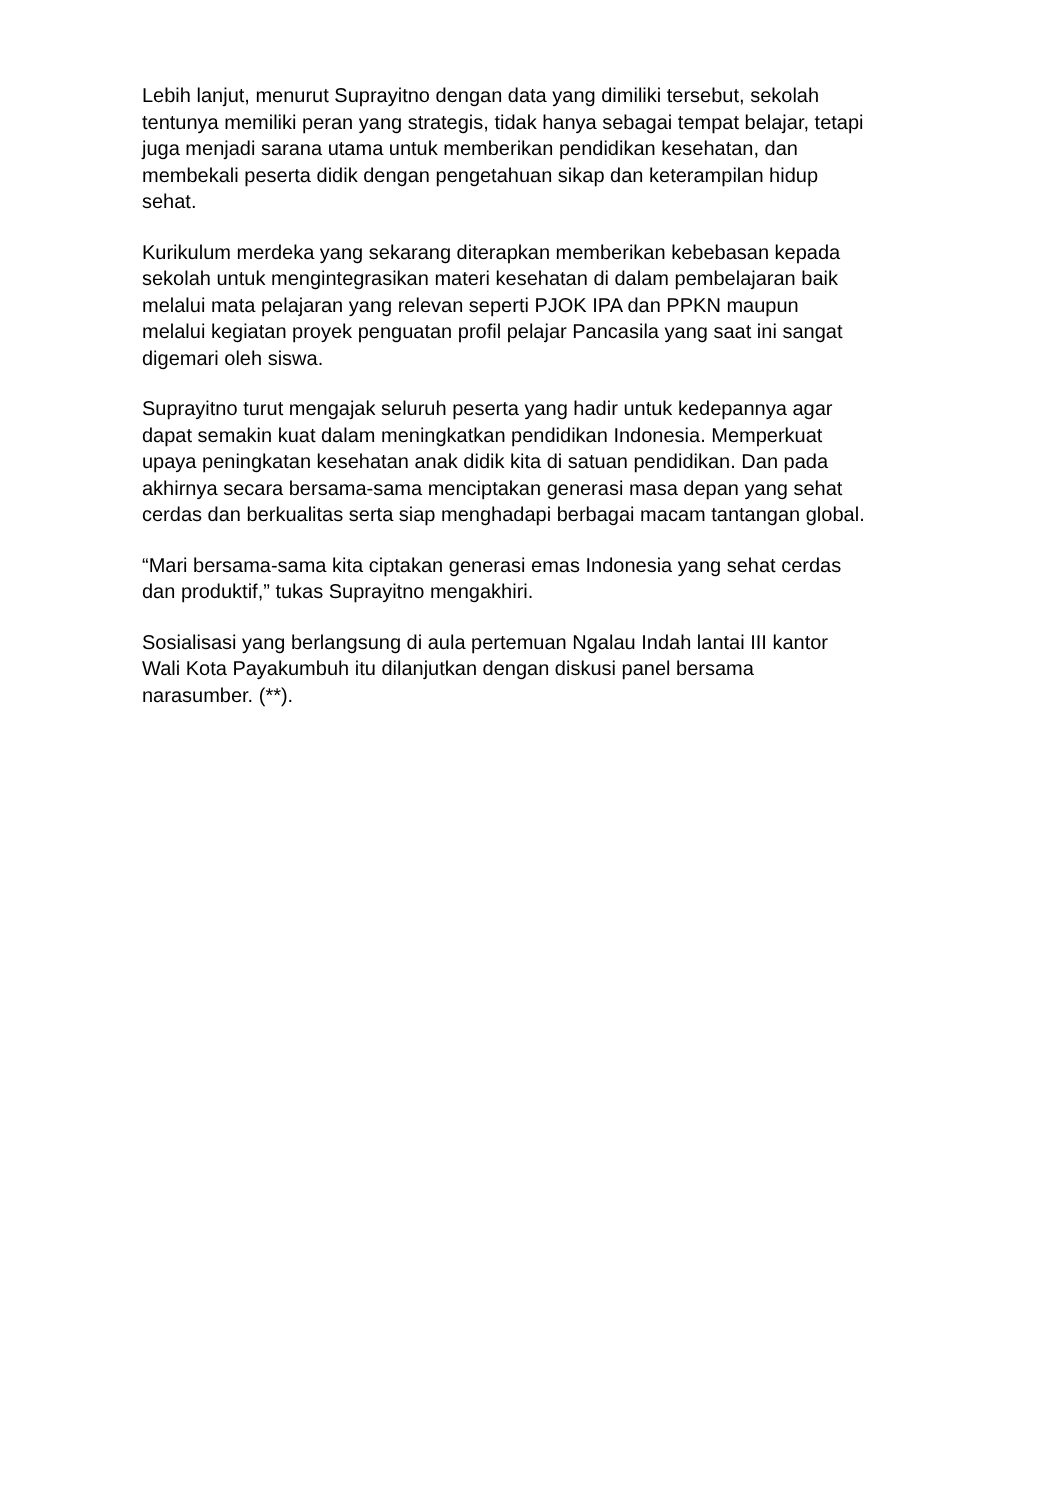Lebih lanjut, menurut Suprayitno dengan data yang dimiliki tersebut, sekolah
tentunya memiliki peran yang strategis, tidak hanya sebagai tempat belajar, tetapi
juga menjadi sarana utama untuk memberikan pendidikan kesehatan, dan
membekali peserta didik dengan pengetahuan sikap dan keterampilan hidup
sehat.
Kurikulum merdeka yang sekarang diterapkan memberikan kebebasan kepada
sekolah untuk mengintegrasikan materi kesehatan di dalam pembelajaran baik
melalui mata pelajaran yang relevan seperti PJOK IPA dan PPKN maupun
melalui kegiatan proyek penguatan profil pelajar Pancasila yang saat ini sangat
digemari oleh siswa.
Suprayitno turut mengajak seluruh peserta yang hadir untuk kedepannya agar
dapat semakin kuat dalam meningkatkan pendidikan Indonesia. Memperkuat
upaya peningkatan kesehatan anak didik kita di satuan pendidikan. Dan pada
akhirnya secara bersama-sama menciptakan generasi masa depan yang sehat
cerdas dan berkualitas serta siap menghadapi berbagai macam tantangan global.
“Mari bersama-sama kita ciptakan generasi emas Indonesia yang sehat cerdas
dan produktif,” tukas Suprayitno mengakhiri.
Sosialisasi yang berlangsung di aula pertemuan Ngalau Indah lantai III kantor
Wali Kota Payakumbuh itu dilanjutkan dengan diskusi panel bersama
narasumber. (**).